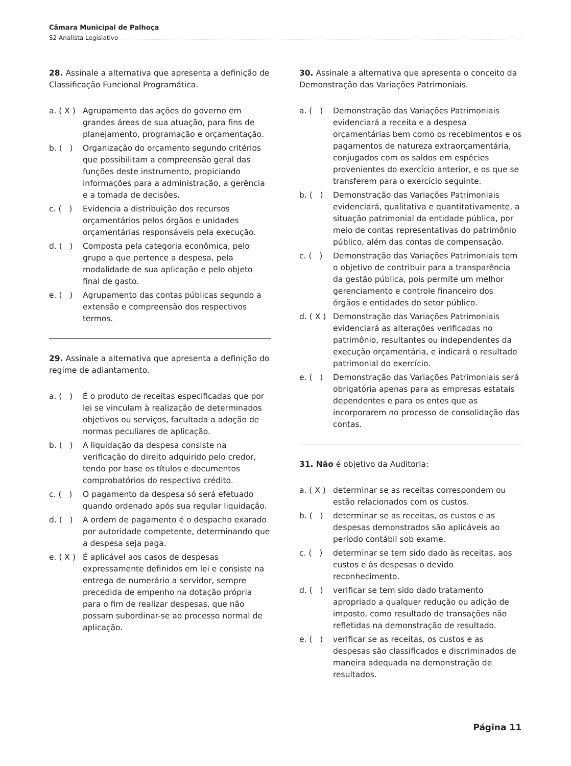Câmara Municipal de Palhoça
S2 Analista Legislativo
28. Assinale a alternativa que apresenta a definição de Classificação Funcional Programática.
a. ( X ) Agrupamento das ações do governo em grandes áreas de sua atuação, para fins de planejamento, programação e orçamentação.
b. ( ) Organização do orçamento segundo critérios que possibilitam a compreensão geral das funções deste instrumento, propiciando informações para a administração, a gerência e a tomada de decisões.
c. ( ) Evidencia a distribuição dos recursos orçamentários pelos órgãos e unidades orçamentárias responsáveis pela execução.
d. ( ) Composta pela categoria econômica, pelo grupo a que pertence a despesa, pela modalidade de sua aplicação e pelo objeto final de gasto.
e. ( ) Agrupamento das contas públicas segundo a extensão e compreensão dos respectivos termos.
29. Assinale a alternativa que apresenta a definição do regime de adiantamento.
a. ( ) É o produto de receitas especificadas que por lei se vinculam à realização de determinados objetivos ou serviços, facultada a adoção de normas peculiares de aplicação.
b. ( ) A liquidação da despesa consiste na verificação do direito adquirido pelo credor, tendo por base os títulos e documentos comprobatórios do respectivo crédito.
c. ( ) O pagamento da despesa só será efetuado quando ordenado após sua regular liquidação.
d. ( ) A ordem de pagamento é o despacho exarado por autoridade competente, determinando que a despesa seja paga.
e. ( X ) É aplicável aos casos de despesas expressamente definidos em lei e consiste na entrega de numerário a servidor, sempre precedida de empenho na dotação própria para o fim de realizar despesas, que não possam subordinar-se ao processo normal de aplicação.
30. Assinale a alternativa que apresenta o conceito da Demonstração das Variações Patrimoniais.
a. ( ) Demonstração das Variações Patrimoniais evidenciará a receita e a despesa orçamentárias bem como os recebimentos e os pagamentos de natureza extraorçamentária, conjugados com os saldos em espécies provenientes do exercício anterior, e os que se transferem para o exercício seguinte.
b. ( ) Demonstração das Variações Patrimoniais evidenciará, qualitativa e quantitativamente, a situação patrimonial da entidade pública, por meio de contas representativas do patrimônio público, além das contas de compensação.
c. ( ) Demonstração das Variações Patrimoniais tem o objetivo de contribuir para a transparência da gestão pública, pois permite um melhor gerenciamento e controle financeiro dos órgãos e entidades do setor público.
d. ( X ) Demonstração das Variações Patrimoniais evidenciará as alterações verificadas no patrimônio, resultantes ou independentes da execução orçamentária, e indicará o resultado patrimonial do exercício.
e. ( ) Demonstração das Variações Patrimoniais será obrigatória apenas para as empresas estatais dependentes e para os entes que as incorporarem no processo de consolidação das contas.
31. Não é objetivo da Auditoria:
a. ( X ) determinar se as receitas correspondem ou estão relacionados com os custos.
b. ( ) determinar se as receitas, os custos e as despesas demonstrados são aplicáveis ao período contábil sob exame.
c. ( ) determinar se tem sido dado às receitas, aos custos e às despesas o devido reconhecimento.
d. ( ) verificar se tem sido dado tratamento apropriado a qualquer redução ou adição de imposto, como resultado de transações não refletidas na demonstração de resultado.
e. ( ) verificar se as receitas, os custos e as despesas são classificados e discriminados de maneira adequada na demonstração de resultados.
Página 11